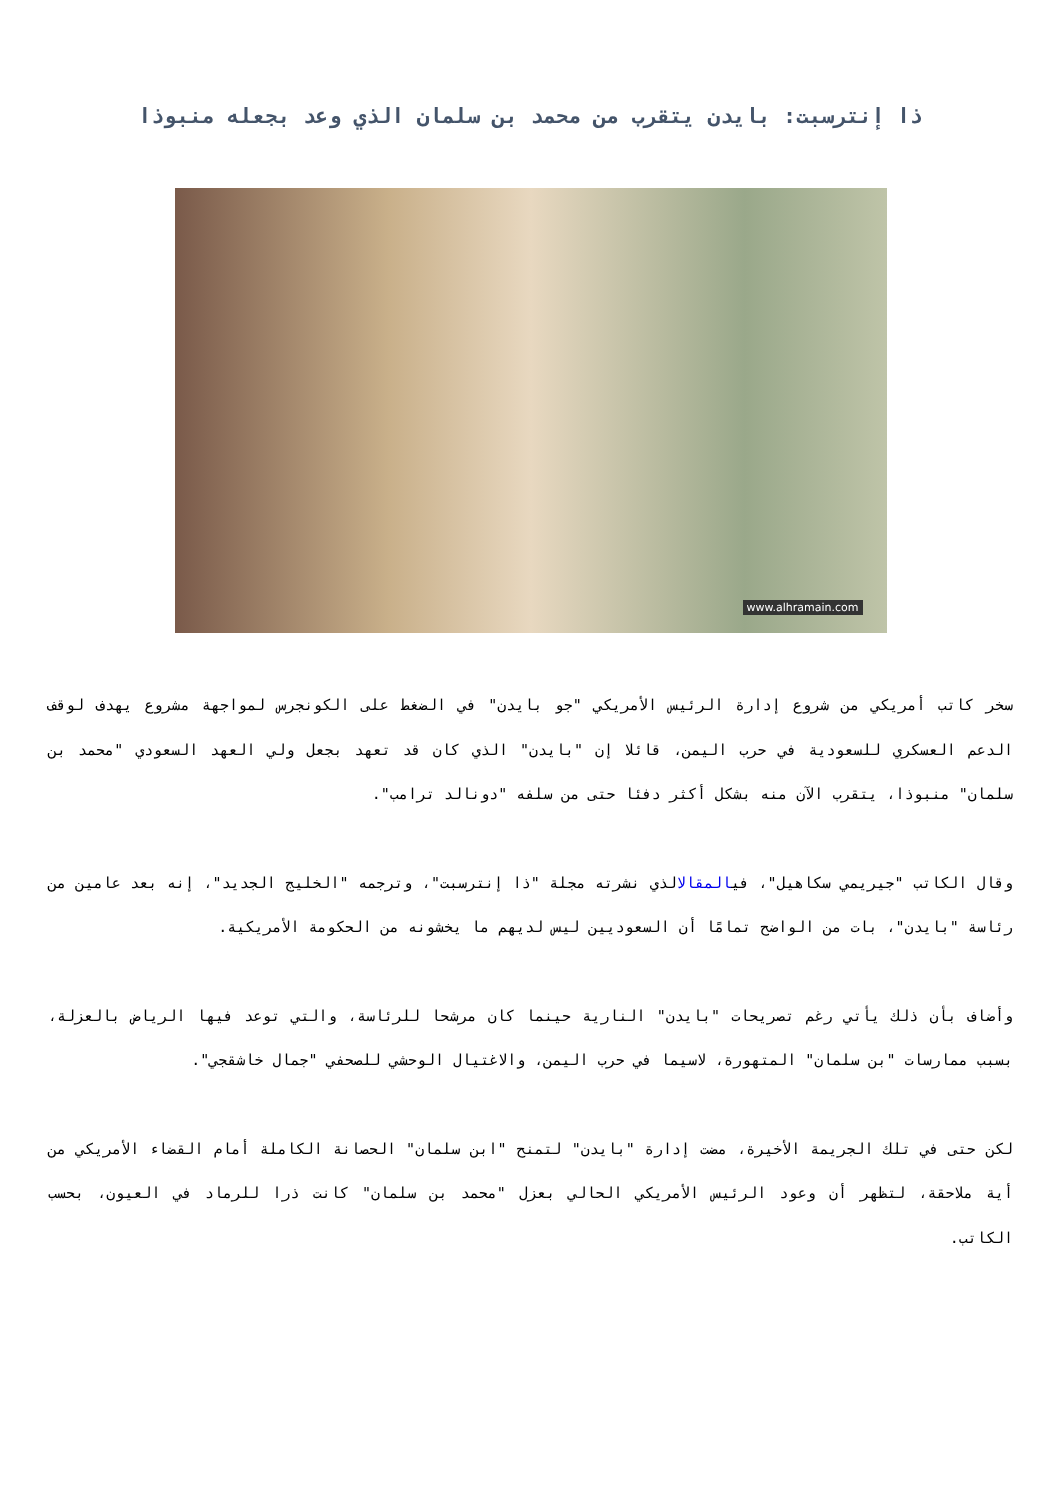ذا إنترسبت: بايدن يتقرب من محمد بن سلمان الذي وعد بجعله منبوذا
www.alhramain.com
سخر كاتب أمريكي من شروع إدارة الرئيس الأمريكي "جو بايدن" في الضغط على الكونجرس لمواجهة مشروع يهدف لوقف الدعم العسكري للسعودية في حرب اليمن، قائلا إن "بايدن" الذي كان قد تعهد بجعل ولي العهد السعودي "محمد بن سلمان" منبوذا، يتقرب الآن منه بشكل أكثر دفئا حتى من سلفه "دونالد ترامب".
وقال الكاتب "جيريمي سكاهيل"، فيالمقالالذي نشرته مجلة "ذا إنترسبت"، وترجمه "الخليج الجديد"، إنه بعد عامين من رئاسة "بايدن"، بات من الواضح تمامًا أن السعوديين ليس لديهم ما يخشونه من الحكومة الأمريكية.
وأضاف بأن ذلك يأتي رغم تصريحات "بايدن" النارية حينما كان مرشحا للرئاسة، والتي توعد فيها الرياض بالعزلة، بسبب ممارسات "بن سلمان" المتهورة، لاسيما في حرب اليمن، والاغتيال الوحشي للصحفي "جمال خاشقجي".
لكن حتى في تلك الجريمة الأخيرة، مضت إدارة "بايدن" لتمنح "ابن سلمان" الحصانة الكاملة أمام القضاء الأمريكي من أية ملاحقة، لتظهر أن وعود الرئيس الأمريكي الحالي بعزل "محمد بن سلمان" كانت ذرا للرماد في العيون، بحسب الكاتب.